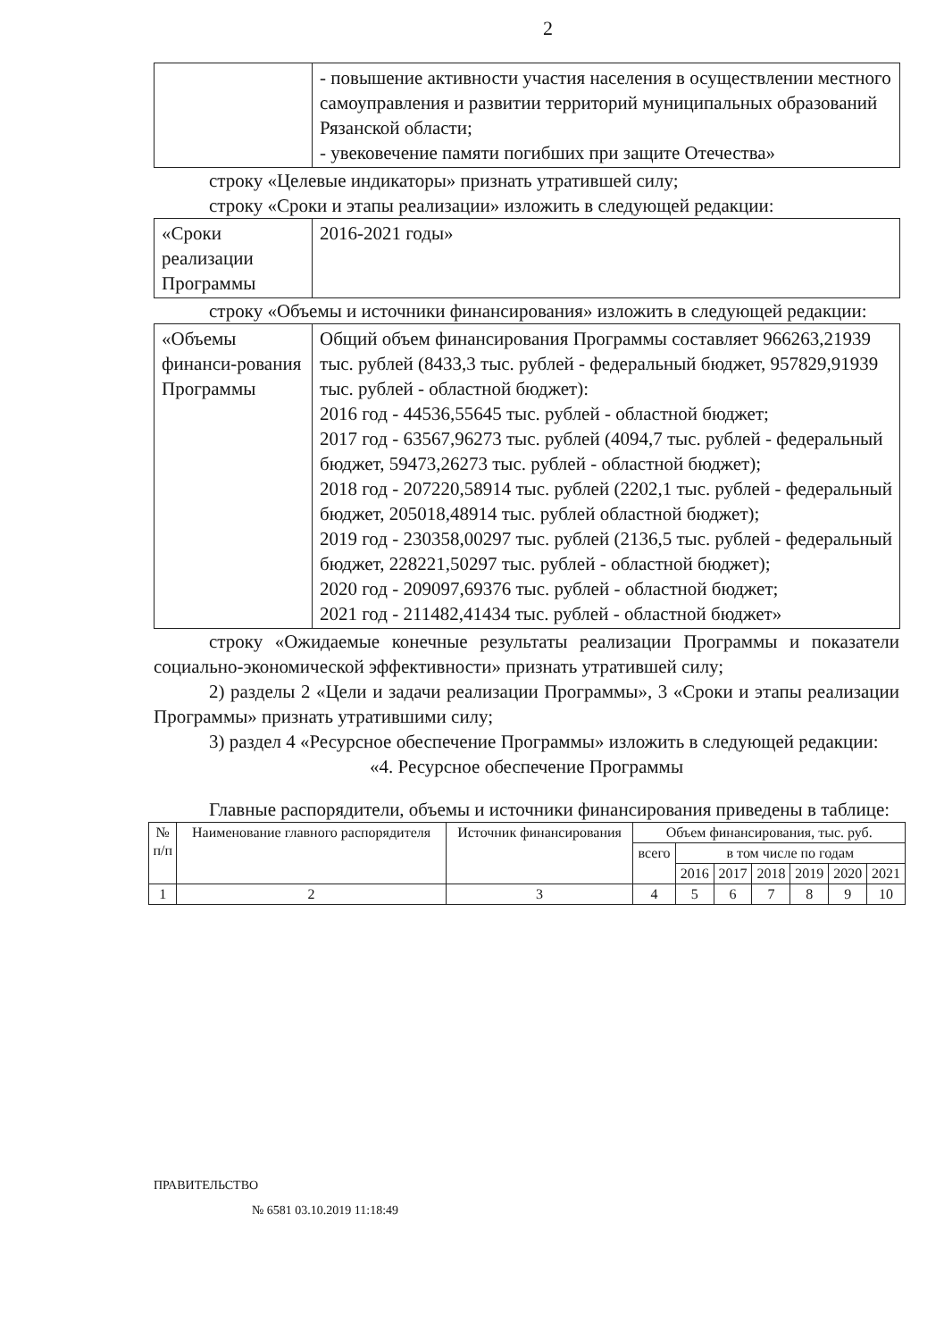2
| | - повышение активности участия населения в осуществлении местного самоуправления и развитии территорий муниципальных образований Рязанской области; - увековечение памяти погибших при защите Отечества» |
строку «Целевые индикаторы» признать утратившей силу;
строку «Сроки и этапы реализации» изложить в следующей редакции:
| «Сроки реализации Программы | 2016-2021 годы» |
строку «Объемы и источники финансирования» изложить в следующей редакции:
| «Объемы финанси-рования Программы | Общий объем финансирования Программы составляет 966263,21939 тыс. рублей (8433,3 тыс. рублей - федеральный бюджет, 957829,91939 тыс. рублей - областной бюджет): 2016 год - 44536,55645 тыс. рублей - областной бюджет; 2017 год - 63567,96273 тыс. рублей (4094,7 тыс. рублей - федеральный бюджет, 59473,26273 тыс. рублей - областной бюджет); 2018 год - 207220,58914 тыс. рублей (2202,1 тыс. рублей - федеральный бюджет, 205018,48914 тыс. рублей областной бюджет); 2019 год - 230358,00297 тыс. рублей (2136,5 тыс. рублей - федеральный бюджет, 228221,50297 тыс. рублей - областной бюджет); 2020 год - 209097,69376 тыс. рублей - областной бюджет; 2021 год - 211482,41434 тыс. рублей - областной бюджет» |
строку «Ожидаемые конечные результаты реализации Программы и показатели социально-экономической эффективности» признать утратившей силу;
2) разделы 2 «Цели и задачи реализации Программы», 3 «Сроки и этапы реализации Программы» признать утратившими силу;
3) раздел 4 «Ресурсное обеспечение Программы» изложить в следующей редакции:
«4. Ресурсное обеспечение Программы
Главные распорядители, объемы и источники финансирования приведены в таблице:
| № п/п | Наименование главного распорядителя | Источник финансирования | Объем финансирования, тыс. руб. | | | | | | |
| --- | --- | --- | --- | --- | --- | --- | --- | --- | --- |
| | | | всего | в том числе по годам | | | | | |
| | | | | 2016 | 2017 | 2018 | 2019 | 2020 | 2021 |
| 1 | 2 | 3 | 4 | 5 | 6 | 7 | 8 | 9 | 10 |
ПРАВИТЕЛЬСТВО
№ 6581 03.10.2019 11:18:49